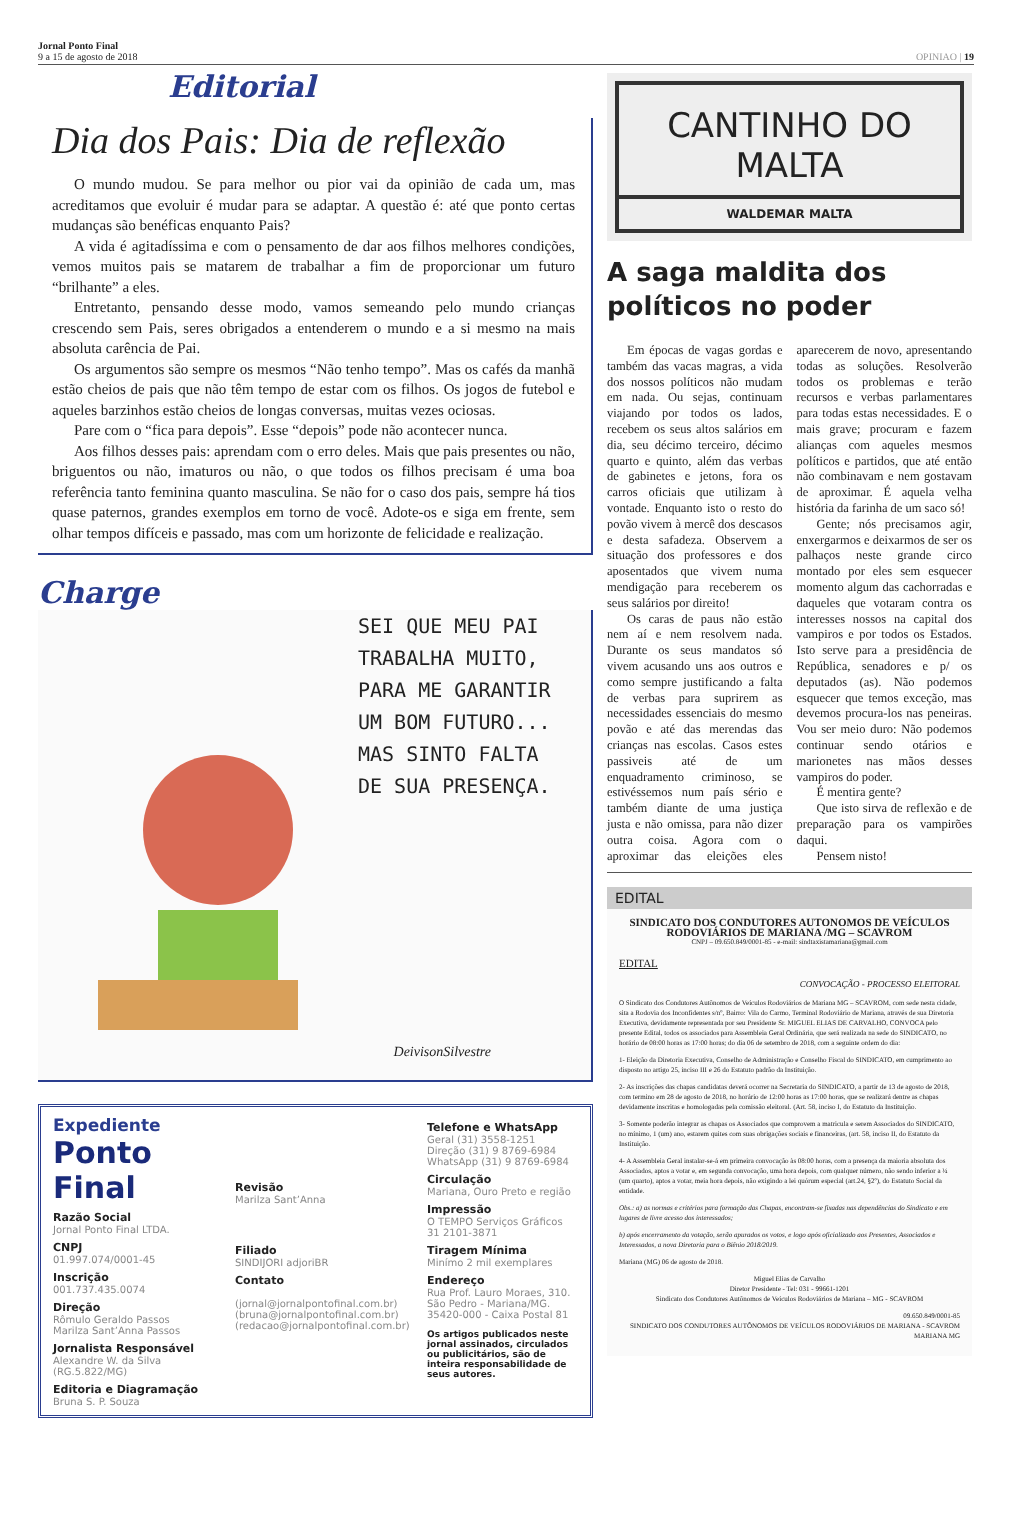Jornal Ponto Final
9 a 15 de agosto de 2018
OPINIAO | 19
Editorial
Dia dos Pais: Dia de reflexão
O mundo mudou. Se para melhor ou pior vai da opinião de cada um, mas acreditamos que evoluir é mudar para se adaptar. A questão é: até que ponto certas mudanças são benéficas enquanto Pais?
A vida é agitadíssima e com o pensamento de dar aos filhos melhores condições, vemos muitos pais se matarem de trabalhar a fim de proporcionar um futuro “brilhante” a eles.
Entretanto, pensando desse modo, vamos semeando pelo mundo crianças crescendo sem Pais, seres obrigados a entenderem o mundo e a si mesmo na mais absoluta carência de Pai.
Os argumentos são sempre os mesmos “Não tenho tempo”. Mas os cafés da manhã estão cheios de pais que não têm tempo de estar com os filhos. Os jogos de futebol e aqueles barzinhos estão cheios de longas conversas, muitas vezes ociosas.
Pare com o “fica para depois”. Esse “depois” pode não acontecer nunca.
Aos filhos desses pais: aprendam com o erro deles. Mais que pais presentes ou não, briguentos ou não, imaturos ou não, o que todos os filhos precisam é uma boa referência tanto feminina quanto masculina. Se não for o caso dos pais, sempre há tios quase paternos, grandes exemplos em torno de você. Adote-os e siga em frente, sem olhar tempos difíceis e passado, mas com um horizonte de felicidade e realização.
Charge
SEI QUE MEU PAI TRABALHA MUITO, PARA ME GARANTIR UM BOM FUTURO... MAS SINTO FALTA DE SUA PRESENÇA.
DeivisonSilvestre
Expediente
Ponto Final
Razão Social
Jornal Ponto Final LTDA.
CNPJ
01.997.074/0001-45
Inscrição
001.737.435.0074
Direção
Rômulo Geraldo Passos
Marilza Sant’Anna Passos
Jornalista Responsável
Alexandre W. da Silva (RG.5.822/MG)
Editoria e Diagramação
Bruna S. P. Souza
Revisão
Marilza Sant’Anna
Filiado
SINDIJORI adjoriBR
Contato
(jornal@jornalpontofinal.com.br)
(bruna@jornalpontofinal.com.br)
(redacao@jornalpontofinal.com.br)
Telefone e WhatsApp
Geral (31) 3558-1251
Direção (31) 9 8769-6984
WhatsApp (31) 9 8769-6984
Circulação
Mariana, Ouro Preto e região
Impressão
O TEMPO Serviços Gráficos 31 2101-3871
Tiragem Mínima
Minímo 2 mil exemplares
Endereço
Rua Prof. Lauro Moraes, 310. São Pedro - Mariana/MG. 35420-000 - Caixa Postal 81
Os artigos publicados neste jornal assinados, circulados ou publicitários, são de inteira responsabilidade de seus autores.
CANTINHO DO MALTA
WALDEMAR MALTA
A saga maldita dos políticos no poder
Em épocas de vagas gordas e também das vacas magras, a vida dos nossos políticos não mudam em nada. Ou sejas, continuam viajando por todos os lados, recebem os seus altos salários em dia, seu décimo terceiro, décimo quarto e quinto, além das verbas de gabinetes e jetons, fora os carros oficiais que utilizam à vontade. Enquanto isto o resto do povão vivem à mercê dos descasos e desta safadeza. Observem a situação dos professores e dos aposentados que vivem numa mendigação para receberem os seus salários por direito!
Os caras de paus não estão nem aí e nem resolvem nada. Durante os seus mandatos só vivem acusando uns aos outros e como sempre justificando a falta de verbas para suprirem as necessidades essenciais do mesmo povão e até das merendas das crianças nas escolas. Casos estes passiveis até de um enquadramento criminoso, se estivéssemos num país sério e também diante de uma justiça justa e não omissa, para não dizer outra coisa. Agora com o aproximar das eleições eles aparecerem de novo, apresentando todas as soluções. Resolverão todos os problemas e terão recursos e verbas parlamentares para todas estas necessidades. E o mais grave; procuram e fazem alianças com aqueles mesmos políticos e partidos, que até então não combinavam e nem gostavam de aproximar. É aquela velha história da farinha de um saco só!
Gente; nós precisamos agir, enxergarmos e deixarmos de ser os palhaços neste grande circo montado por eles sem esquecer momento algum das cachorradas e daqueles que votaram contra os interesses nossos na capital dos vampiros e por todos os Estados. Isto serve para a presidência de República, senadores e p/ os deputados (as). Não podemos esquecer que temos exceção, mas devemos procura-los nas peneiras. Vou ser meio duro: Não podemos continuar sendo otários e marionetes nas mãos desses vampiros do poder.
É mentira gente?
Que isto sirva de reflexão e de preparação para os vampirões daqui.
Pensem nisto!
EDITAL
SINDICATO DOS CONDUTORES AUTONOMOS DE VEÍCULOS RODOVIÁRIOS DE MARIANA /MG – SCAVROM
CNPJ – 09.650.849/0001-85 - e-mail: sindtaxistamariana@gmail.com
EDITAL
CONVOCAÇÃO - PROCESSO ELEITORAL
O Sindicato dos Condutores Autônomos de Veículos Rodoviários de Mariana MG – SCAVROM, com sede nesta cidade, sita a Rodovia dos Inconfidentes s/nº, Bairro: Vila do Carmo, Terminal Rodoviário de Mariana, através de sua Diretoria Executiva, devidamente representada por seu Presidente Sr. MIGUEL ELIAS DE CARVALHO, CONVOCA pelo presente Edital, todos os associados para Assembleia Geral Ordinária, que será realizada na sede do SINDICATO, no horário de 08:00 horas as 17:00 horas; do dia 06 de setembro de 2018, com a seguinte ordem do dia:
1- Eleição da Diretoria Executiva, Conselho de Administração e Conselho Fiscal do SINDICATO, em cumprimento ao disposto no artigo 25, inciso III e 26 do Estatuto padrão da Instituição.
2- As inscrições das chapas candidatas deverá ocorrer na Secretaria do SINDICATO, a partir de 13 de agosto de 2018, com termino em 28 de agosto de 2018, no horário de 12:00 horas as 17:00 horas, que se realizará dentre as chapas devidamente inscritas e homologadas pela comissão eleitoral. (Art. 58, inciso I, do Estatuto da Instituição.
3- Somente poderão integrar as chapas os Associados que comprovem a matricula e serem Associados do SINDICATO, no mínimo, 1 (um) ano, estarem quites com suas obrigações sociais e financeiras, (art. 58, inciso II, do Estatuto da Instituição.
4- A Assembleia Geral instalar-se-á em primeira convocação às 08:00 horas, com a presença da maioria absoluta dos Associados, aptos a votar e, em segunda convocação, uma hora depois, com qualquer número, não sendo inferior a ¼ (um quarto), aptos a votar, meia hora depois, não exigindo a lei quórum especial (art.24, §2º), do Estatuto Social da entidade.
Obs.: a) as normas e critérios para formação das Chapas, encontram-se fixadas nas dependências do Sindicato e em lugares de livre acesso dos interessados;
b) após encerramento da votação, serão apurados os votos, e logo após oficializado aos Presentes, Associados e Interessados, a nova Diretoria para o Biênio 2018/2019.
Mariana (MG) 06 de agosto de 2018.
Miguel Elias de Carvalho
Diretor Presidente - Tel: 031 - 99661-1201
Sindicato dos Condutores Autônomos de Veículos Rodoviários de Mariana – MG - SCAVROM
09.650.849/0001-85
SINDICATO DOS CONDUTORES AUTÔNOMOS DE VEÍCULOS RODOVIÁRIOS DE MARIANA - SCAVROM
MARIANA MG